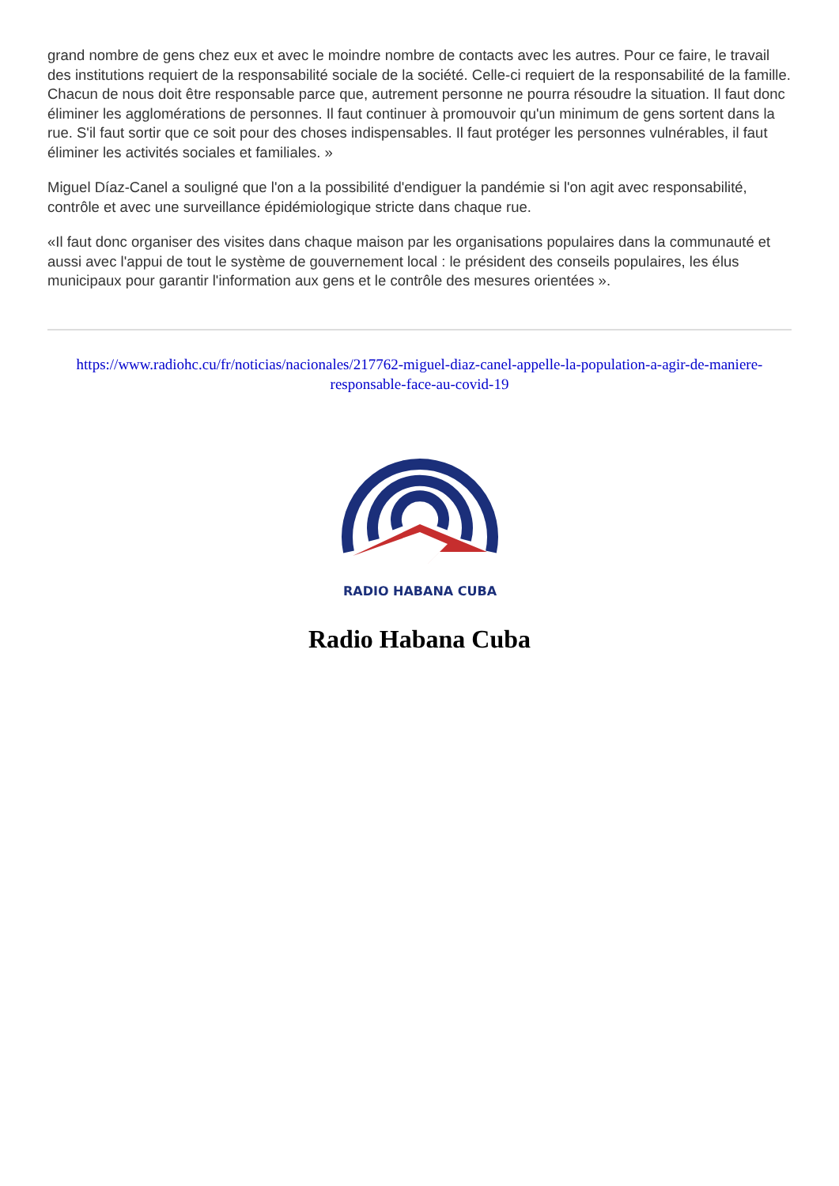grand nombre de gens chez eux et avec le moindre nombre de contacts avec les autres. Pour ce faire, le travail des institutions requiert de la responsabilité sociale de la société. Celle-ci requiert de la responsabilité de la famille. Chacun de nous doit être responsable parce que, autrement personne ne pourra résoudre la situation. Il faut donc éliminer les agglomérations de personnes. Il faut continuer à promouvoir qu'un minimum de gens sortent dans la rue. S'il faut sortir que ce soit pour des choses indispensables. Il faut protéger les personnes vulnérables, il faut éliminer les activités sociales et familiales. »
Miguel Díaz-Canel a souligné que l'on a la possibilité d'endiguer la pandémie si l'on agit avec responsabilité, contrôle et avec une surveillance épidémiologique stricte dans chaque rue.
«Il faut donc organiser des visites dans chaque maison par les organisations populaires dans la communauté et aussi avec l'appui de tout le système de gouvernement local : le président des conseils populaires, les élus municipaux pour garantir l'information aux gens et le contrôle des mesures orientées ».
https://www.radiohc.cu/fr/noticias/nacionales/217762-miguel-diaz-canel-appelle-la-population-a-agir-de-maniere-responsable-face-au-covid-19
RADIO HABANA CUBA
Radio Habana Cuba